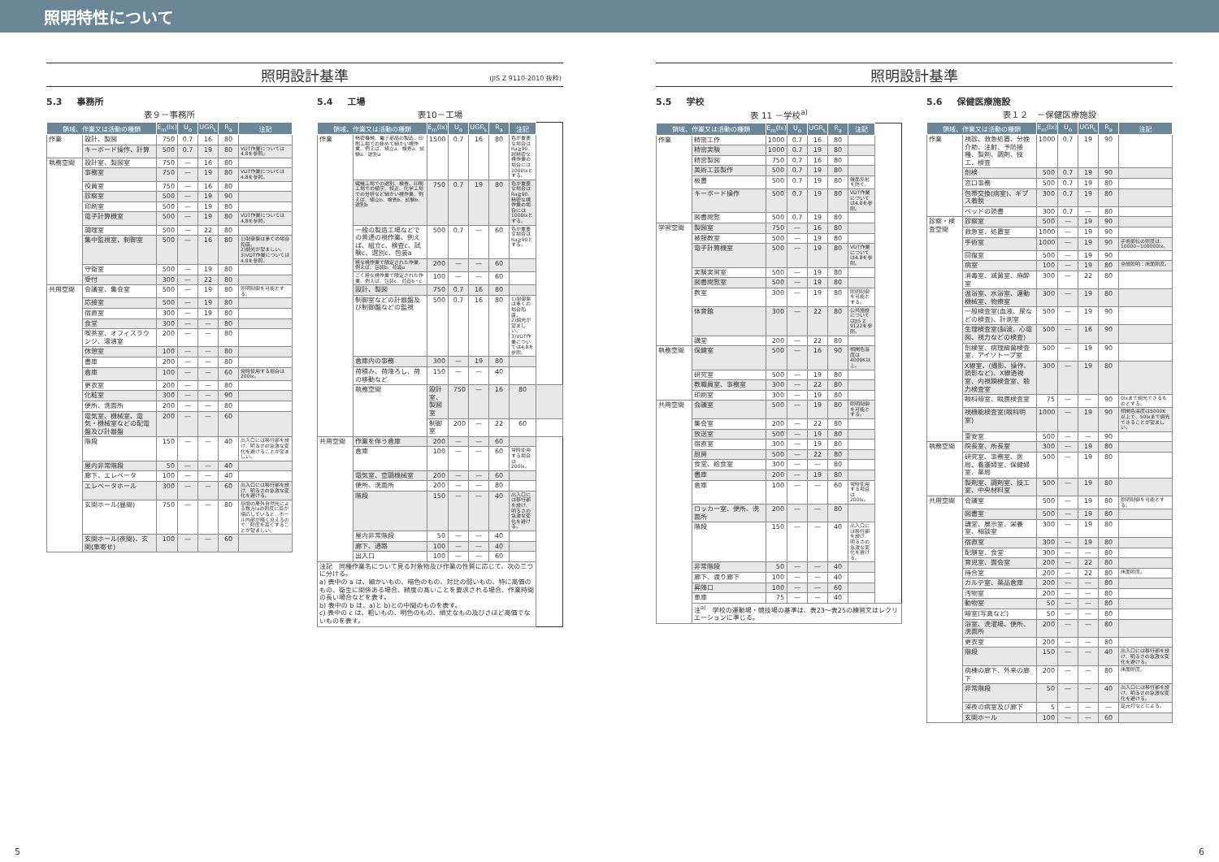照明特性について
照明設計基準 (JIS Z 9110-2010 抜粋)
5.3 事務所
表９－事務所
| 領域、作業又は活動の種類 | | E<sub>m</sub>(lx) | U<sub>o</sub> | UGR<sub>L</sub> | R<sub>a</sub> | 注記 |
| --- | --- | --- | --- | --- | --- | --- |
| 作業 | 設計、製図 | 750 | 0.7 | 16 | 80 | |
| | キーボード操作、計算 | 500 | 0.7 | 19 | 80 | VDT作業については4.8を参照。 |
| 執務空間 | 設計室、製図室 | 750 | — | 16 | 80 | |
| | 事務室 | 750 | — | 19 | 80 | VDT作業については4.8を参照。 |
| | 役員室 | 750 | — | 16 | 80 | |
| | 診察室 | 500 | — | 19 | 90 | |
| | 印刷室 | 500 | — | 19 | 80 | |
| | 電子計算機室 | 500 | — | 19 | 80 | VDT作業については4.8を参照。 |
| | 調理室 | 500 | — | 22 | 80 | |
| | 集中監視室、制御室 | 500 | — | 16 | 80 | 1)制御盤は多くの場合鉛直。 2)調光が望ましい。 3)VDT作業については4.8を参照。 |
| | 守衛室 | 500 | — | 19 | 80 | |
| | 受付 | 300 | — | 22 | 80 | |
| 共用空間 | 会議室、集会室 | 500 | — | 19 | 80 | 照明制御を可能とする。 |
| | 応接室 | 500 | — | 19 | 80 | |
| | 宿直室 | 300 | — | 19 | 80 | |
| | 食堂 | 300 | — | — | 80 | |
| | 喫茶室、オフィスラウンジ、湯沸室 | 200 | — | — | 80 | |
| | 休憩室 | 100 | — | — | 80 | |
| | 書庫 | 200 | — | — | 80 | |
| | 倉庫 | 100 | — | — | 60 | 常時使用する場合は200lx。 |
| | 更衣室 | 200 | — | — | 80 | |
| | 化粧室 | 300 | — | — | 90 | |
| | 便所、洗面所 | 200 | — | — | 80 | |
| | 電気室、機械室、電気・機械室などの配電盤及び計器盤 | 200 | — | — | 60 | |
| | 階段 | 150 | — | — | 40 | 出入口には移行部を設け、明るさの急激な変化を避けることが望ましい。 |
| | 屋内非常階段 | 50 | — | — | 40 | |
| | 廊下、エレベータ | 100 | — | — | 40 | |
| | エレベータホール | 300 | — | — | 60 | 出入口には移行部を設け、明るさの急激な変化を避ける。 |
| | 玄関ホール(昼間) | 750 | — | — | 80 | 昼間の屋外自然光による数万lxの照度に目が順応していると、ホール内部が暗く見えるので、照度を高くすることが望ましい。 |
| | 玄関ホール(夜間)、玄関(車寄せ) | 100 | — | — | 60 | |
5.4 工場
表10－工場
| 領域、作業又は活動の種類 | | E<sub>m</sub>(lx) | U<sub>o</sub> | UGR<sub>L</sub> | R<sub>a</sub> | 注記 | |
| --- | --- | --- | --- | --- | --- | --- | --- |
| 作業 | 精密機械、電子部品の製造、印刷工場での極めて細かい視作業、例えば、組立a、検査a、試験a、選別a | 1500 | 0.7 | 16 | 80 | 色が重要な場合はRa≧90、超精密な視作業の場合には2000lxとする。 | |
| | 繊維工場での選別、検査、印刷工場での植字、校正、化学工場での分析など細かい視作業、例えば、組立b、検査b、試験b、選別b | 750 | 0.7 | 19 | 80 | 色が重要な場合はRa≧90、精密な視作業の場合には1000lxとする。 | |
| | 一般の製造工場などでの普通の視作業、例えば、組立c、検査c、試験c、選別c、包装a | 500 | 0.7 | — | 60 | 色が重要な場合はRa≧90とする。 | |
| | 粗な視作業で限定された作業、例えば、包装b、荷造a | 200 | — | — | 60 | | |
| | ごく粗な視作業で限定された作業、例えば、包装c、荷造b・c | 100 | — | — | 60 | | |
| | 設計、製図 | 750 | 0.7 | 16 | 80 | | |
| | 制御室などの計器盤及び制御盤などの監視 | 500 | 0.7 | 16 | 80 | 1)制御盤は多くの場合鉛直。 2)調光が望ましい。 3)VDT作業については4.8を参照。 | |
| | 倉庫内の事務 | 300 | — | 19 | 80 | | |
| | 荷積み、荷降ろし、荷の移動など | 150 | — | — | 40 | | |
| | 執務空間 | 設計室、製図室 | 750 | — | 16 | 80 | |
| | | 制御室 | 200 | — | 22 | 60 | |
| 共用空間 | 作業を伴う倉庫 | 200 | — | — | 60 | | |
| | 倉庫 | 100 | — | — | 60 | 常時使用する場合は200lx。 | |
| | 電気室、空調機械室 | 200 | — | — | 60 | | |
| | 便所、洗面所 | 200 | — | — | 80 | | |
| | 階段 | 150 | — | — | 40 | 出入口には移行部を設け、明るさの急激な変化を避ける。 | |
| | 屋内非常階段 | 50 | — | — | 40 | | |
| | 廊下、通路 | 100 | — | — | 40 | | |
| | 出入口 | 100 | — | — | 60 | | |
| 注記 同種作業名について見る対象物及び作業の性質に応じて、次の三つに分ける。 a) 表中の a は、細かいもの、暗色のもの、対比の弱いもの、特に高価のもの、衛生に関係ある場合、精度の高いことを要求される場合、作業時間の長い場合などを表す。 b) 表中の b は、a)と b)との中間のものを表す。 c) 表中の c は、粗いもの、明色のもの、頑丈なもの及びさほど高価でないものを表す。 | | | | | | | |
照明設計基準
5.5 学校
表 11 －学校<sup>a)</sup>
| 領域、作業又は活動の種類 | | E<sub>m</sub>(lx) | U<sub>o</sub> | UGR<sub>L</sub> | R<sub>a</sub> | 注記 |
| --- | --- | --- | --- | --- | --- | --- |
| 作業 | 精密工作 | 1000 | 0.7 | 16 | 80 | |
| | 精密実験 | 1000 | 0.7 | 19 | 80 | |
| | 精密製図 | 750 | 0.7 | 16 | 80 | |
| | 美術工芸製作 | 500 | 0.7 | 19 | 80 | |
| | 板書 | 500 | 0.7 | 19 | 80 | 鏡面反射を防ぐ。 |
| | キーボード操作 | 500 | 0.7 | 19 | 80 | VDT作業については4.8を参照。 |
| | 図書閲覧 | 500 | 0.7 | 19 | 80 | |
| 学習空間 | 製図室 | 750 | — | 16 | 80 | |
| | 被服教室 | 500 | — | 19 | 80 | |
| | 電子計算機室 | 500 | — | 19 | 80 | VDT作業については4.8を参照。 |
| | 実験実習室 | 500 | — | 19 | 80 | |
| | 図書閲覧室 | 500 | — | 19 | 80 | |
| | 教室 | 300 | — | 19 | 80 | 照明制御を可能とする。 |
| | 体育館 | 300 | — | 22 | 80 | 公共施設についてはJIS Z 9122を参照。 |
| | 講堂 | 200 | — | 22 | 80 | |
| 執務空間 | 保健室 | 500 | — | 16 | 90 | 相関色温度は4000K以上。 |
| | 研究室 | 500 | — | 19 | 80 | |
| | 教職員室、事務室 | 300 | — | 22 | 80 | |
| | 印刷室 | 300 | — | 19 | 80 | |
| 共用空間 | 会議室 | 500 | — | 19 | 80 | 照明制御を可能とする。 |
| | 集会室 | 200 | — | 22 | 80 | |
| | 放送室 | 500 | — | 19 | 80 | |
| | 宿直室 | 300 | — | 19 | 80 | |
| | 厨房 | 500 | — | 22 | 80 | |
| | 食堂、給食室 | 300 | — | — | 80 | |
| | 書庫 | 200 | — | 19 | 80 | |
| | 倉庫 | 100 | — | — | 60 | 常時使用する場合は200lx。 |
| | ロッカー室、便所、洗面所 | 200 | — | — | 80 | |
| | 階段 | 150 | — | — | 40 | 出入口には移行部を設け、明るさの急激な変化を避ける。 |
| | 非常階段 | 50 | — | — | 40 | |
| | 廊下、渡り廊下 | 100 | — | — | 40 | |
| | 昇降口 | 100 | — | — | 60 | |
| | 車庫 | 75 | — | — | 40 | |
| | 注<sup>a)</sup> 学校の運動場・競技場の基準は、表23～表25の練習又はレクリエーションに準じる。 | | | | | |
5.6 保健医療施設
表１２　－保健医療施設
| 領域、作業又は活動の種類 | | E<sub>m</sub>(lx) | U<sub>o</sub> | UGR<sub>L</sub> | R<sub>a</sub> | 注記 |
| --- | --- | --- | --- | --- | --- | --- |
| 作業 | 視診、救急処置、分娩介助、注射、予防接種、製剤、調剤、技工、検査 | 1000 | 0.7 | 19 | 90 | |
| | 剖検 | 500 | 0.7 | 19 | 90 | |
| | 窓口事務 | 500 | 0.7 | 19 | 80 | |
| | 包帯交換(病室)、ギプス着脱 | 300 | 0.7 | 19 | 80 | |
| | ベッドの読書 | 300 | 0.7 | — | 80 | |
| 診察・検査空間 | 診察室 | 500 | — | 19 | 90 | |
| | 救急室、処置室 | 1000 | — | 19 | 90 | |
| | 手術室 | 1000 | — | 19 | 90 | 手術部位の照度は、10000~100000lx。 |
| | 回復室 | 500 | — | 19 | 90 | |
| | 病室 | 100 | — | 19 | 80 | 全般照明：床面照度。 |
| | 消毒室、滅菌室、麻酔室 | 300 | — | 22 | 80 | |
| | 温浴室、水浴室、運動機械室、物療室 | 300 | — | 19 | 80 | |
| | 一般検査室(血液、尿などの検査)、計測室 | 500 | — | 19 | 90 | |
| | 生理検査室(脳波、心電図、視力などの検査) | 500 | — | 16 | 90 | |
| | 剖検室、病理細菌検査室、アイソトープ室 | 500 | — | 19 | 90 | |
| | X線室、(撮影、操作、読影など)、X線透視室、内視鏡検査室、聴力検査室 | 300 | — | 19 | 80 | |
| | 眼科暗室、眼底検査室 | 75 | — | — | 90 | 0lxまで調光できるものとする。 |
| | 視機能検査室(眼科明室) | 1000 | — | 19 | 90 | 相関色温度は5000K以上で、50lxまで調光できることが望ましい。 |
| | 霊安室 | 500 | — | — | 90 | |
| 執務空間 | 院長室、所長室 | 300 | — | 19 | 80 | |
| | 研究室、事務室、医局、看護婦室、保健婦室、薬局 | 500 | — | 19 | 80 | |
| | 製剤室、調剤室、技工室、中央材料室 | 500 | — | 19 | 80 | |
| 共用空間 | 会議室 | 500 | — | 19 | 80 | 照明制御を可能とする。 |
| | 図書室 | 500 | — | 19 | 80 | |
| | 講堂、展示室、栄養室、相談室 | 300 | — | 19 | 80 | |
| | 宿直室 | 300 | — | 19 | 80 | |
| | 配膳室、食堂 | 300 | — | — | 80 | |
| | 育児室、面会室 | 200 | — | 22 | 80 | |
| | 待合室 | 200 | — | 22 | 80 | 床面照度。 |
| | カルテ室、薬品倉庫 | 200 | — | — | 80 | |
| | 汚物室 | 200 | — | — | 80 | |
| | 動物室 | 50 | — | — | 80 | |
| | 暗室(写真など) | 50 | — | — | 80 | |
| | 浴室、洗濯場、便所、洗面所 | 200 | — | — | 80 | |
| | 更衣室 | 200 | — | — | 80 | |
| | 階段 | 150 | — | — | 40 | 出入口には移行部を設け、明るさの急激な変化を避ける。 |
| | 病棟の廊下、外来の廊下 | 200 | — | — | 80 | 床面照度。 |
| | 非常階段 | 50 | — | — | 40 | 出入口には移行部を設け、明るさの急激な変化を避ける。 |
| | 深夜の病室及び廊下 | 5 | — | — | — | 足元灯などによる。 |
| | 玄関ホール | 100 | — | — | 60 | |
5 6